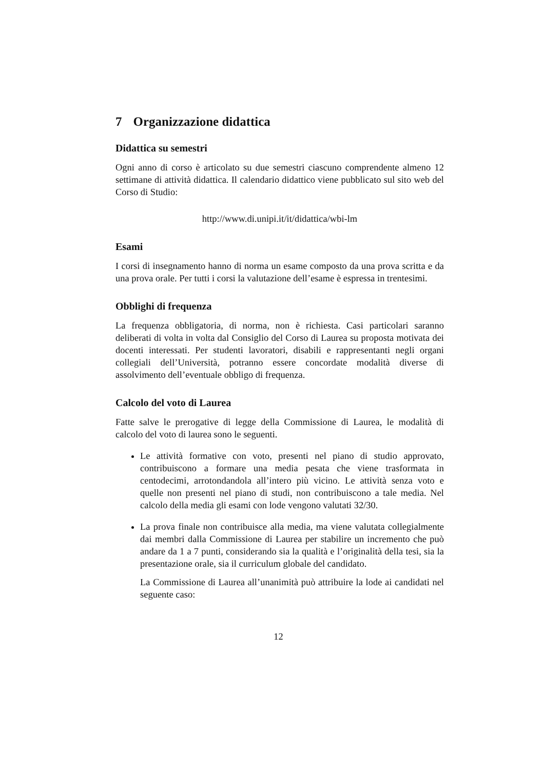7 Organizzazione didattica
Didattica su semestri
Ogni anno di corso è articolato su due semestri ciascuno comprendente almeno 12 settimane di attività didattica. Il calendario didattico viene pubblicato sul sito web del Corso di Studio:
http://www.di.unipi.it/it/didattica/wbi-lm
Esami
I corsi di insegnamento hanno di norma un esame composto da una prova scritta e da una prova orale. Per tutti i corsi la valutazione dell’esame è espressa in trentesimi.
Obblighi di frequenza
La frequenza obbligatoria, di norma, non è richiesta. Casi particolari saranno deliberati di volta in volta dal Consiglio del Corso di Laurea su proposta motivata dei docenti interessati. Per studenti lavoratori, disabili e rappresentanti negli organi collegiali dell’Università, potranno essere concordate modalità diverse di assolvimento dell’eventuale obbligo di frequenza.
Calcolo del voto di Laurea
Fatte salve le prerogative di legge della Commissione di Laurea, le modalità di calcolo del voto di laurea sono le seguenti.
Le attività formative con voto, presenti nel piano di studio approvato, contribuiscono a formare una media pesata che viene trasformata in centodecimi, arrotondandola all’intero più vicino. Le attività senza voto e quelle non presenti nel piano di studi, non contribuiscono a tale media. Nel calcolo della media gli esami con lode vengono valutati 32/30.
La prova finale non contribuisce alla media, ma viene valutata collegialmente dai membri dalla Commissione di Laurea per stabilire un incremento che può andare da 1 a 7 punti, considerando sia la qualità e l’originalità della tesi, sia la presentazione orale, sia il curriculum globale del candidato.
La Commissione di Laurea all’unanimità può attribuire la lode ai candidati nel seguente caso:
12